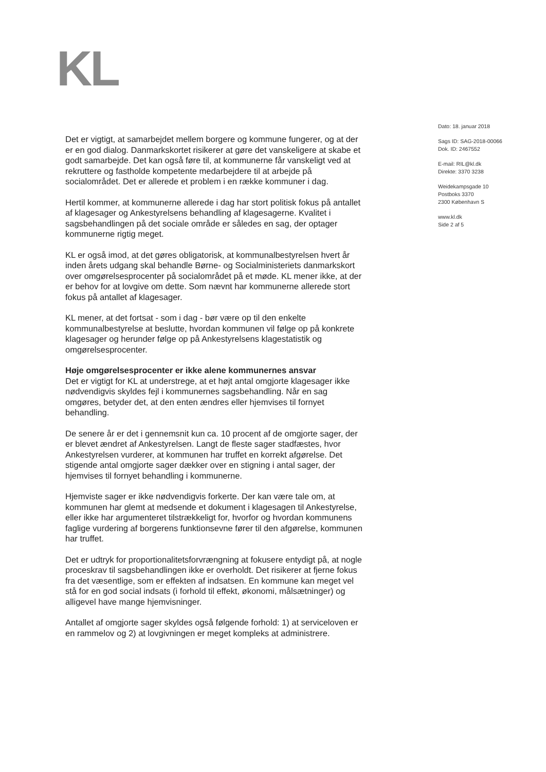KL
Det er vigtigt, at samarbejdet mellem borgere og kommune fungerer, og at der er en god dialog. Danmarkskortet risikerer at gøre det vanskeligere at skabe et godt samarbejde. Det kan også føre til, at kommunerne får vanskeligt ved at rekruttere og fastholde kompetente medarbejdere til at arbejde på socialområdet. Det er allerede et problem i en række kommuner i dag.
Hertil kommer, at kommunerne allerede i dag har stort politisk fokus på antallet af klagesager og Ankestyrelsens behandling af klagesagerne. Kvalitet i sagsbehandlingen på det sociale område er således en sag, der optager kommunerne rigtig meget.
KL er også imod, at det gøres obligatorisk, at kommunalbestyrelsen hvert år inden årets udgang skal behandle Børne- og Socialministeriets danmarkskort over omgørelsesprocenter på socialområdet på et møde. KL mener ikke, at der er behov for at lovgive om dette. Som nævnt har kommunerne allerede stort fokus på antallet af klagesager.
KL mener, at det fortsat - som i dag - bør være op til den enkelte kommunalbestyrelse at beslutte, hvordan kommunen vil følge op på konkrete klagesager og herunder følge op på Ankestyrelsens klagestatistik og omgørelsesprocenter.
Høje omgørelsesprocenter er ikke alene kommunernes ansvar
Det er vigtigt for KL at understrege, at et højt antal omgjorte klagesager ikke nødvendigvis skyldes fejl i kommunernes sagsbehandling. Når en sag omgøres, betyder det, at den enten ændres eller hjemvises til fornyet behandling.
De senere år er det i gennemsnit kun ca. 10 procent af de omgjorte sager, der er blevet ændret af Ankestyrelsen. Langt de fleste sager stadfæstes, hvor Ankestyrelsen vurderer, at kommunen har truffet en korrekt afgørelse. Det stigende antal omgjorte sager dækker over en stigning i antal sager, der hjemvises til fornyet behandling i kommunerne.
Hjemviste sager er ikke nødvendigvis forkerte. Der kan være tale om, at kommunen har glemt at medsende et dokument i klagesagen til Ankestyrelse, eller ikke har argumenteret tilstrækkeligt for, hvorfor og hvordan kommunens faglige vurdering af borgerens funktionsevne fører til den afgørelse, kommunen har truffet.
Det er udtryk for proportionalitetsforvrængning at fokusere entydigt på, at nogle proceskrav til sagsbehandlingen ikke er overholdt. Det risikerer at fjerne fokus fra det væsentlige, som er effekten af indsatsen. En kommune kan meget vel stå for en god social indsats (i forhold til effekt, økonomi, målsætninger) og alligevel have mange hjemvisninger.
Antallet af omgjorte sager skyldes også følgende forhold: 1) at serviceloven er en rammelov og 2) at lovgivningen er meget kompleks at administrere.
Dato: 18. januar 2018
Sags ID: SAG-2018-00066
Dok. ID: 2467552
E-mail: RIL@kl.dk
Direkte: 3370 3238
Weidekampsgade 10
Postboks 3370
2300 København S
www.kl.dk
Side 2 af 5